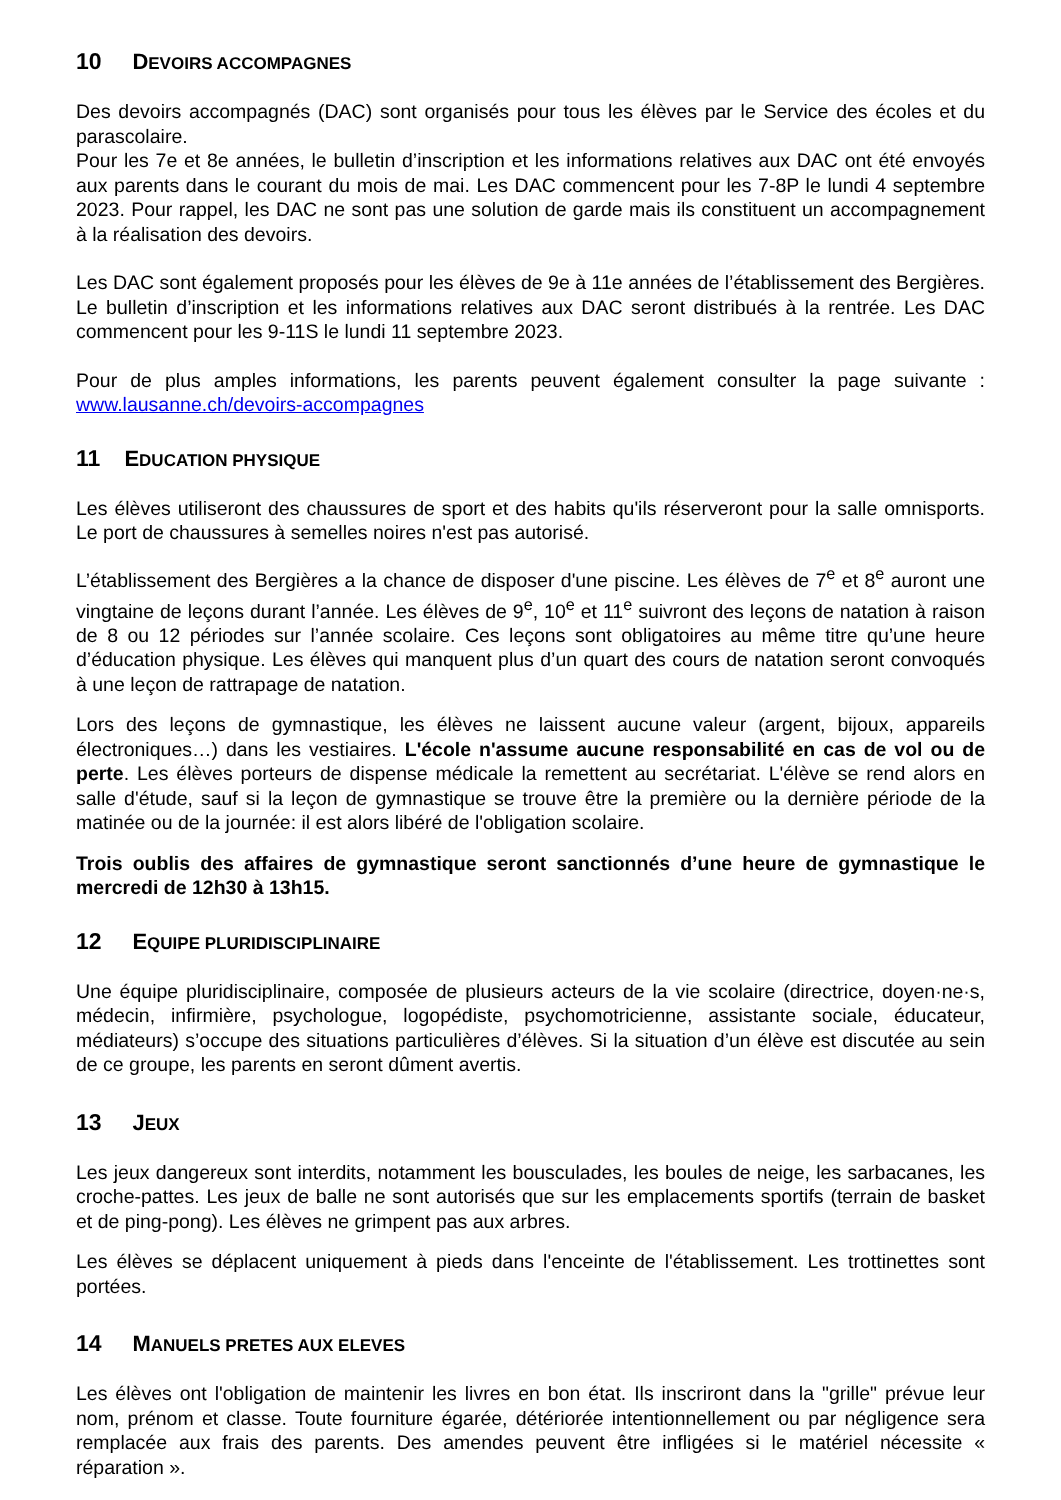10 DEVOIRS ACCOMPAGNES
Des devoirs accompagnés (DAC) sont organisés pour tous les élèves par le Service des écoles et du parascolaire.
Pour les 7e et 8e années, le bulletin d’inscription et les informations relatives aux DAC ont été envoyés aux parents dans le courant du mois de mai. Les DAC commencent pour les 7-8P le lundi 4 septembre 2023. Pour rappel, les DAC ne sont pas une solution de garde mais ils constituent un accompagnement à la réalisation des devoirs.
Les DAC sont également proposés pour les élèves de 9e à 11e années de l’établissement des Bergières. Le bulletin d’inscription et les informations relatives aux DAC seront distribués à la rentrée. Les DAC commencent pour les 9-11S le lundi 11 septembre 2023.
Pour de plus amples informations, les parents peuvent également consulter la page suivante : www.lausanne.ch/devoirs-accompagnes
11 EDUCATION PHYSIQUE
Les élèves utiliseront des chaussures de sport et des habits qu'ils réserveront pour la salle omnisports. Le port de chaussures à semelles noires n'est pas autorisé.
L’établissement des Bergières a la chance de disposer d'une piscine. Les élèves de 7<sup>e</sup> et 8<sup>e</sup> auront une vingtaine de leçons durant l’année. Les élèves de 9<sup>e</sup>, 10<sup>e</sup> et 11<sup>e</sup> suivront des leçons de natation à raison de 8 ou 12 périodes sur l’année scolaire. Ces leçons sont obligatoires au même titre qu’une heure d’éducation physique. Les élèves qui manquent plus d’un quart des cours de natation seront convoqués à une leçon de rattrapage de natation.
Lors des leçons de gymnastique, les élèves ne laissent aucune valeur (argent, bijoux, appareils électroniques…) dans les vestiaires. L'école n'assume aucune responsabilité en cas de vol ou de perte. Les élèves porteurs de dispense médicale la remettent au secrétariat. L'élève se rend alors en salle d'étude, sauf si la leçon de gymnastique se trouve être la première ou la dernière période de la matinée ou de la journée: il est alors libéré de l'obligation scolaire.
Trois oublis des affaires de gymnastique seront sanctionnés d’une heure de gymnastique le mercredi de 12h30 à 13h15.
12 EQUIPE PLURIDISCIPLINAIRE
Une équipe pluridisciplinaire, composée de plusieurs acteurs de la vie scolaire (directrice, doyen·ne·s, médecin, infirmière, psychologue, logopédiste, psychomotricienne, assistante sociale, éducateur, médiateurs) s’occupe des situations particulières d’élèves. Si la situation d’un élève est discutée au sein de ce groupe, les parents en seront dûment avertis.
13 JEUX
Les jeux dangereux sont interdits, notamment les bousculades, les boules de neige, les sarbacanes, les croche-pattes. Les jeux de balle ne sont autorisés que sur les emplacements sportifs (terrain de basket et de ping-pong). Les élèves ne grimpent pas aux arbres.
Les élèves se déplacent uniquement à pieds dans l'enceinte de l'établissement. Les trottinettes sont portées.
14 MANUELS PRETES AUX ELEVES
Les élèves ont l'obligation de maintenir les livres en bon état. Ils inscriront dans la "grille" prévue leur nom, prénom et classe. Toute fourniture égarée, détériorée intentionnellement ou par négligence sera remplacée aux frais des parents. Des amendes peuvent être infligées si le matériel nécessite « réparation ».